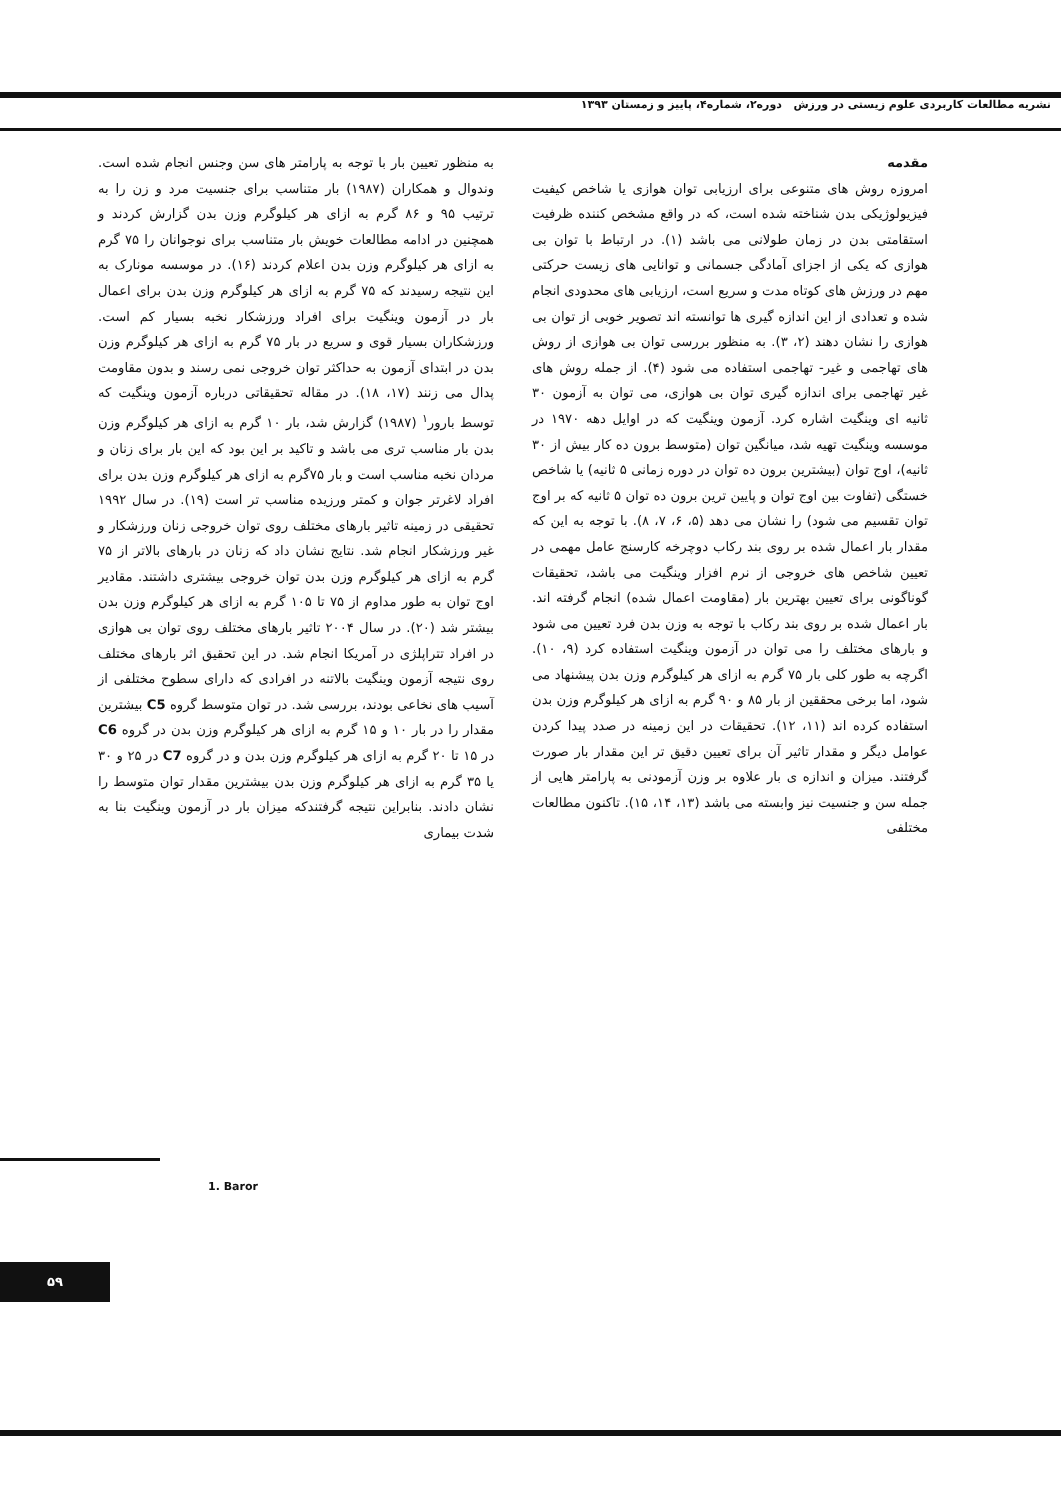نشریه مطالعات کاربردی علوم زیستی در ورزش دوره۲، شماره۴، پاییز و زمستان ۱۳۹۳
مقدمه
امروزه روش های متنوعی برای ارزیابی توان هوازی یا شاخص کیفیت فیزیولوژیکی بدن شناخته شده است، که در واقع مشخص کننده ظرفیت استقامتی بدن در زمان طولانی می باشد (۱). در ارتباط با توان بی هوازی که یکی از اجزای آمادگی جسمانی و توانایی های زیست حرکتی مهم در ورزش های کوتاه مدت و سریع است، ارزیابی های محدودی انجام شده و تعدادی از این اندازه گیری ها توانسته اند تصویر خوبی از توان بی هوازی را نشان دهند (۲، ۳). به منظور بررسی توان بی هوازی از روش های تهاجمی و غیر- تهاجمی استفاده می شود (۴). از جمله روش های غیر تهاجمی برای اندازه گیری توان بی هوازی، می توان به آزمون ۳۰ ثانیه ای وینگیت اشاره کرد. آزمون وینگیت که در اوایل دهه ۱۹۷۰ در موسسه وینگیت تهیه شد، میانگین توان (متوسط برون ده کار بیش از ۳۰ ثانیه)، اوج توان (بیشترین برون ده توان در دوره زمانی ۵ ثانیه) یا شاخص خستگی (تفاوت بین اوج توان و پایین ترین برون ده توان ۵ ثانیه که بر اوج توان تقسیم می شود) را نشان می دهد (۵، ۶، ۷، ۸). با توجه به این که مقدار بار اعمال شده بر روی بند رکاب دوچرخه کارسنج عامل مهمی در تعیین شاخص های خروجی از نرم افزار وینگیت می باشد، تحقیقات گوناگونی برای تعیین بهترین بار (مقاومت اعمال شده) انجام گرفته اند. بار اعمال شده بر روی بند رکاب با توجه به وزن بدن فرد تعیین می شود و بارهای مختلف را می توان در آزمون وینگیت استفاده کرد (۹، ۱۰). اگرچه به طور کلی بار ۷۵ گرم به ازای هر کیلوگرم وزن بدن پیشنهاد می شود، اما برخی محققین از بار ۸۵ و ۹۰ گرم به ازای هر کیلوگرم وزن بدن استفاده کرده اند (۱۱، ۱۲). تحقیقات در این زمینه در صدد پیدا کردن عوامل دیگر و مقدار تاثیر آن برای تعیین دقیق تر این مقدار بار صورت گرفتند. میزان و اندازه ی بار علاوه بر وزن آزمودنی به پارامتر هایی از جمله سن و جنسیت نیز وابسته می باشد (۱۳، ۱۴، ۱۵). تاکنون مطالعات مختلفی
به منظور تعیین بار با توجه به پارامتر های سن وجنس انجام شده است. وندوال و همکاران (۱۹۸۷) بار متناسب برای جنسیت مرد و زن را به ترتیب ۹۵ و ۸۶ گرم به ازای هر کیلوگرم وزن بدن گزارش کردند و همچنین در ادامه مطالعات خویش بار متناسب برای نوجوانان را ۷۵ گرم به ازای هر کیلوگرم وزن بدن اعلام کردند (۱۶). در موسسه مونارک به این نتیجه رسیدند که ۷۵ گرم به ازای هر کیلوگرم وزن بدن برای اعمال بار در آزمون وینگیت برای افراد ورزشکار نخبه بسیار کم است. ورزشکاران بسیار قوی و سریع در بار ۷۵ گرم به ازای هر کیلوگرم وزن بدن در ابتدای آزمون به حداکثر توان خروجی نمی رسند و بدون مقاومت پدال می زنند (۱۷، ۱۸). در مقاله تحقیقاتی درباره آزمون وینگیت که توسط بارور<sup>۱</sup> (۱۹۸۷) گزارش شد، بار ۱۰ گرم به ازای هر کیلوگرم وزن بدن بار مناسب تری می باشد و تاکید بر این بود که این بار برای زنان و مردان نخبه مناسب است و بار ۷۵گرم به ازای هر کیلوگرم وزن بدن برای افراد لاغرتر جوان و کمتر ورزیده مناسب تر است (۱۹). در سال ۱۹۹۲ تحقیقی در زمینه تاثیر بارهای مختلف روی توان خروجی زنان ورزشکار و غیر ورزشکار انجام شد. نتایج نشان داد که زنان در بارهای بالاتر از ۷۵ گرم به ازای هر کیلوگرم وزن بدن توان خروجی بیشتری داشتند. مقادیر اوج توان به طور مداوم از ۷۵ تا ۱۰۵ گرم به ازای هر کیلوگرم وزن بدن بیشتر شد (۲۰). در سال ۲۰۰۴ تاثیر بارهای مختلف روی توان بی هوازی در افراد تتراپلژی در آمریکا انجام شد. در این تحقیق اثر بارهای مختلف روی نتیجه آزمون وینگیت بالاتنه در افرادی که دارای سطوح مختلفی از آسیب های نخاعی بودند، بررسی شد. در توان متوسط گروه C5 بیشترین مقدار را در بار ۱۰ و ۱۵ گرم به ازای هر کیلوگرم وزن بدن در گروه C6 در ۱۵ تا ۲۰ گرم به ازای هر کیلوگرم وزن بدن و در گروه C7 در ۲۵ و ۳۰ یا ۳۵ گرم به ازای هر کیلوگرم وزن بدن بیشترین مقدار توان متوسط را نشان دادند. بنابراین نتیجه گرفتندکه میزان بار در آزمون وینگیت بنا به شدت بیماری
1. Baror
۵۹